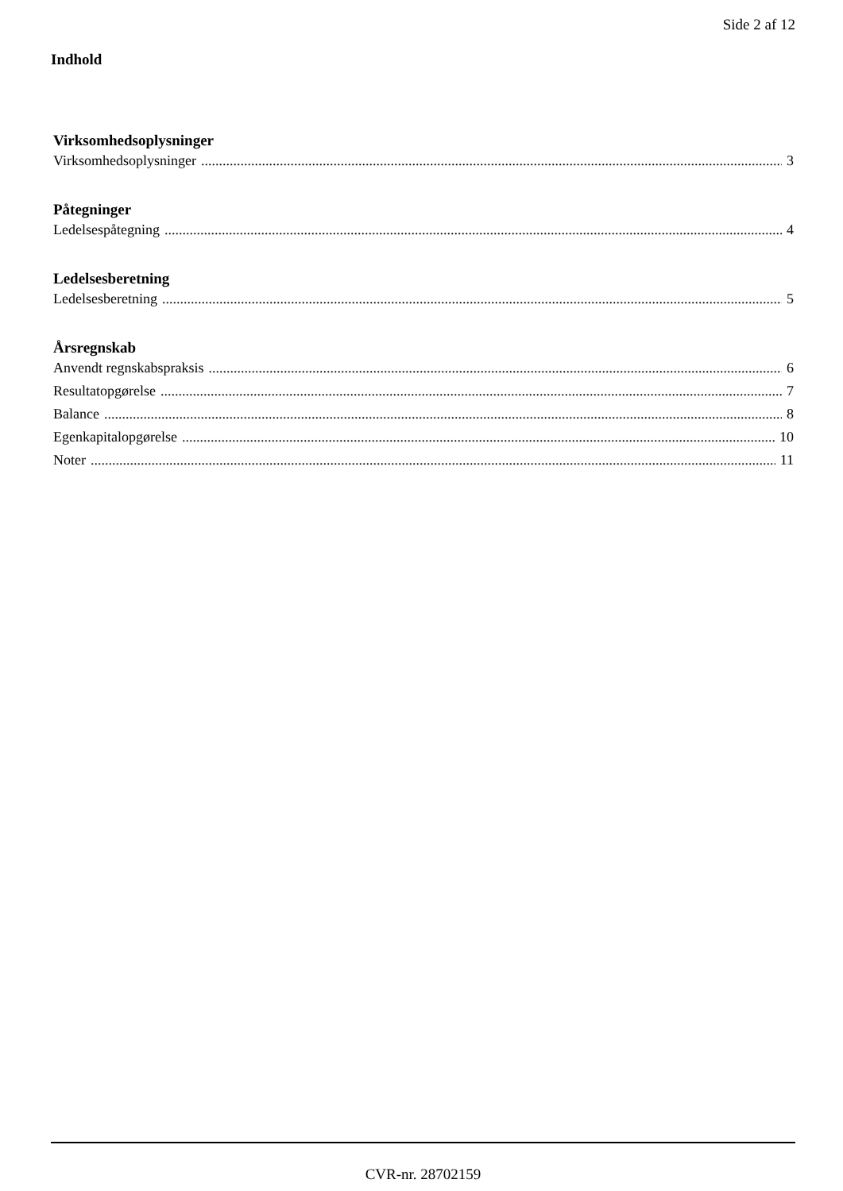Side 2 af 12
Indhold
Virksomhedsoplysninger
Virksomhedsoplysninger 3
Påtegninger
Ledelsespåtegning 4
Ledelsesberetning
Ledelsesberetning 5
Årsregnskab
Anvendt regnskabspraksis 6
Resultatopgørelse 7
Balance 8
Egenkapitalopgørelse 10
Noter 11
CVR-nr. 28702159